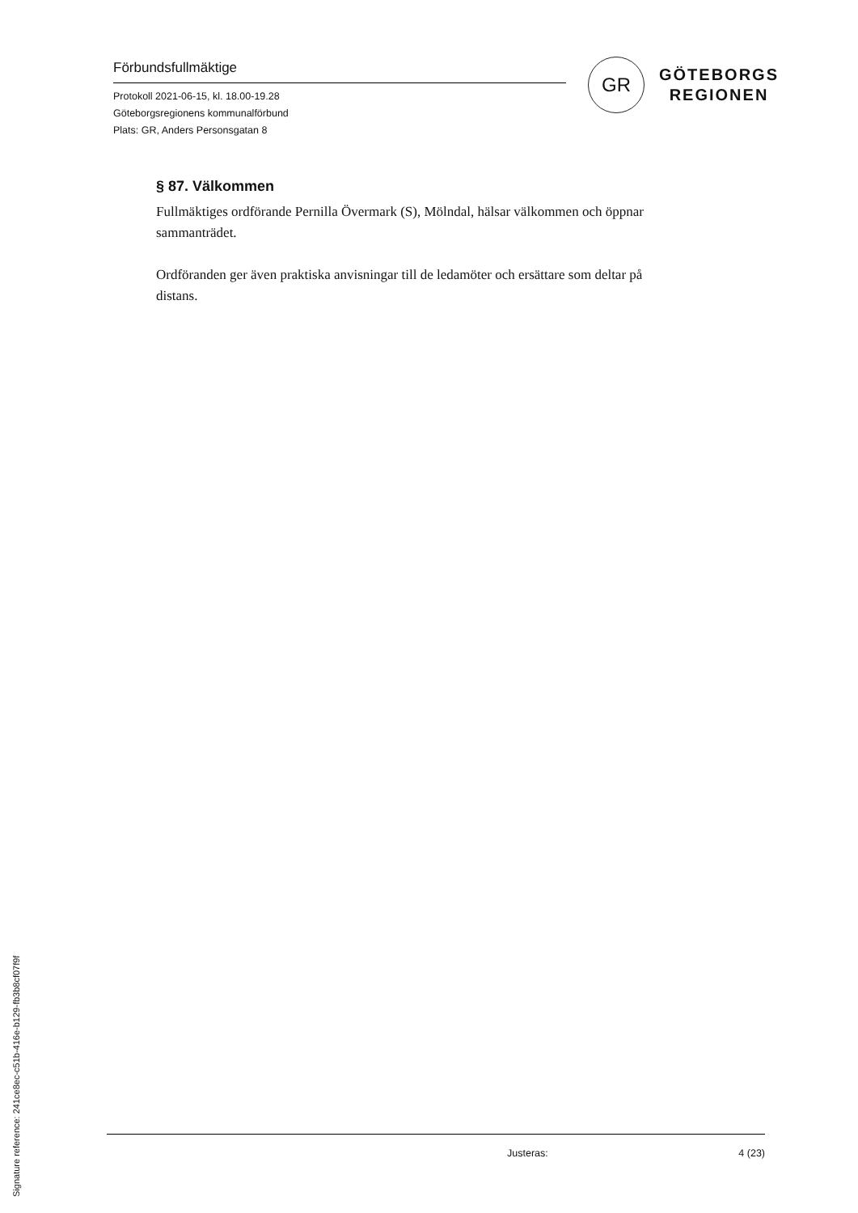Förbundsfullmäktige
Protokoll 2021-06-15, kl. 18.00-19.28
Göteborgsregionens kommunalförbund
Plats: GR, Anders Personsgatan 8
GR
GÖTEBORGS
REGIONEN
§ 87. Välkommen
Fullmäktiges ordförande Pernilla Övermark (S), Mölndal, hälsar välkommen och öppnar sammanträdet.
Ordföranden ger även praktiska anvisningar till de ledamöter och ersättare som deltar på distans.
Justeras: 4 (23)
Signature reference: 241ce8ec-c51b-416e-b129-fb3b8cf07f9f